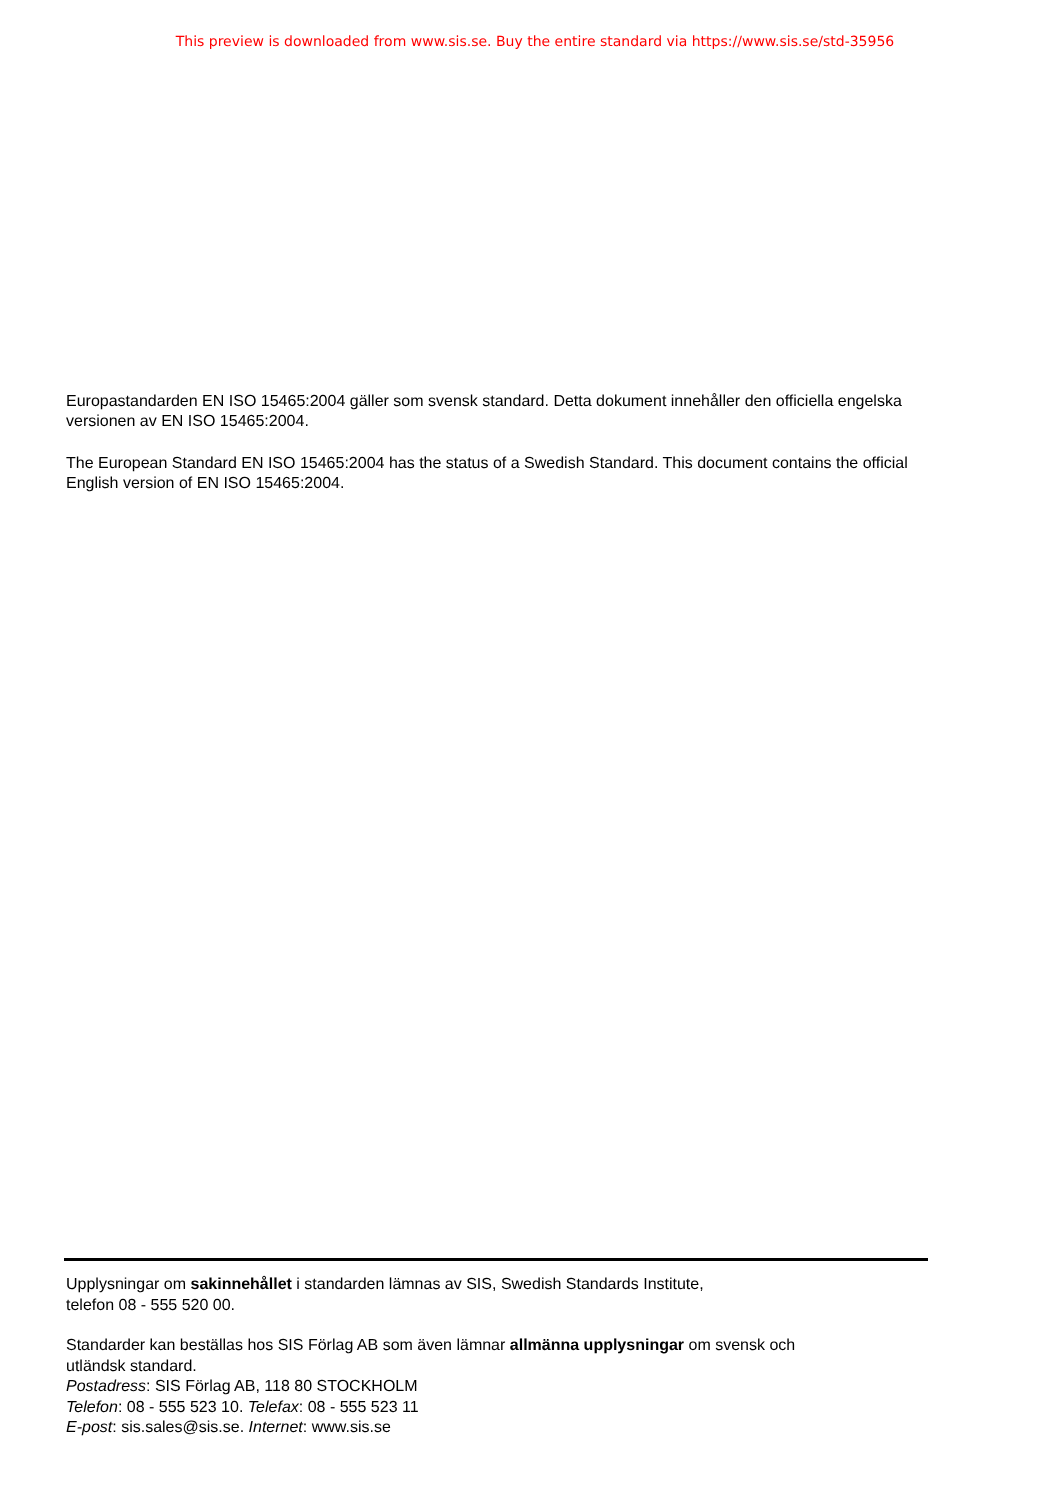This preview is downloaded from www.sis.se. Buy the entire standard via https://www.sis.se/std-35956
Europastandarden EN ISO 15465:2004 gäller som svensk standard. Detta dokument innehåller den officiella engelska versionen av EN ISO 15465:2004.
The European Standard EN ISO 15465:2004 has the status of a Swedish Standard. This document contains the official English version of EN ISO 15465:2004.
Upplysningar om sakinnehållet i standarden lämnas av SIS, Swedish Standards Institute,
telefon 08 - 555 520 00.
Standarder kan beställas hos SIS Förlag AB som även lämnar allmänna upplysningar om svensk och
utländsk standard.
Postadress: SIS Förlag AB, 118 80 STOCKHOLM
Telefon: 08 - 555 523 10. Telefax: 08 - 555 523 11
E-post: sis.sales@sis.se. Internet: www.sis.se